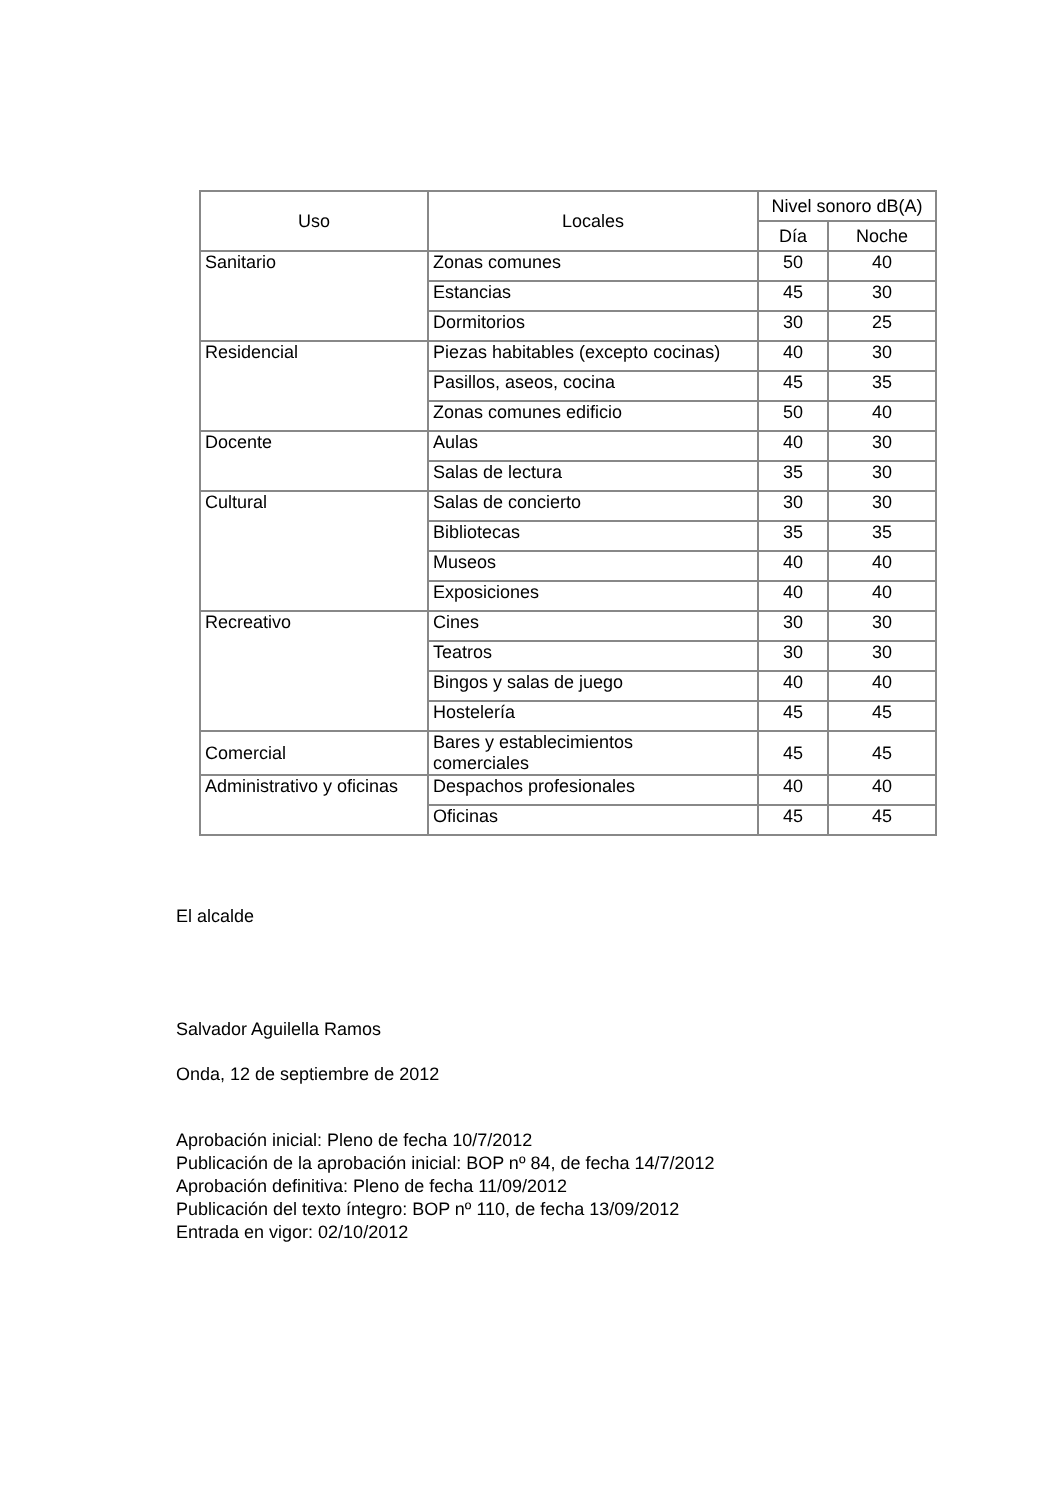| Uso | Locales | Nivel sonoro dB(A) | |
| --- | --- | --- | --- |
| | | Día | Noche |
| Sanitario | Zonas comunes | 50 | 40 |
| | Estancias | 45 | 30 |
| | Dormitorios | 30 | 25 |
| Residencial | Piezas habitables (excepto cocinas) | 40 | 30 |
| | Pasillos, aseos, cocina | 45 | 35 |
| | Zonas comunes edificio | 50 | 40 |
| Docente | Aulas | 40 | 30 |
| | Salas de lectura | 35 | 30 |
| Cultural | Salas de concierto | 30 | 30 |
| | Bibliotecas | 35 | 35 |
| | Museos | 40 | 40 |
| | Exposiciones | 40 | 40 |
| Recreativo | Cines | 30 | 30 |
| | Teatros | 30 | 30 |
| | Bingos y salas de juego | 40 | 40 |
| | Hostelería | 45 | 45 |
| Comercial | Bares y establecimientos comerciales | 45 | 45 |
| Administrativo y oficinas | Despachos profesionales | 40 | 40 |
| | Oficinas | 45 | 45 |
El alcalde
Salvador Aguilella Ramos
Onda, 12 de septiembre de 2012
Aprobación inicial: Pleno de fecha 10/7/2012
Publicación de la aprobación inicial: BOP nº 84, de fecha 14/7/2012
Aprobación definitiva: Pleno de fecha 11/09/2012
Publicación del texto íntegro: BOP nº 110, de fecha 13/09/2012
Entrada en vigor: 02/10/2012